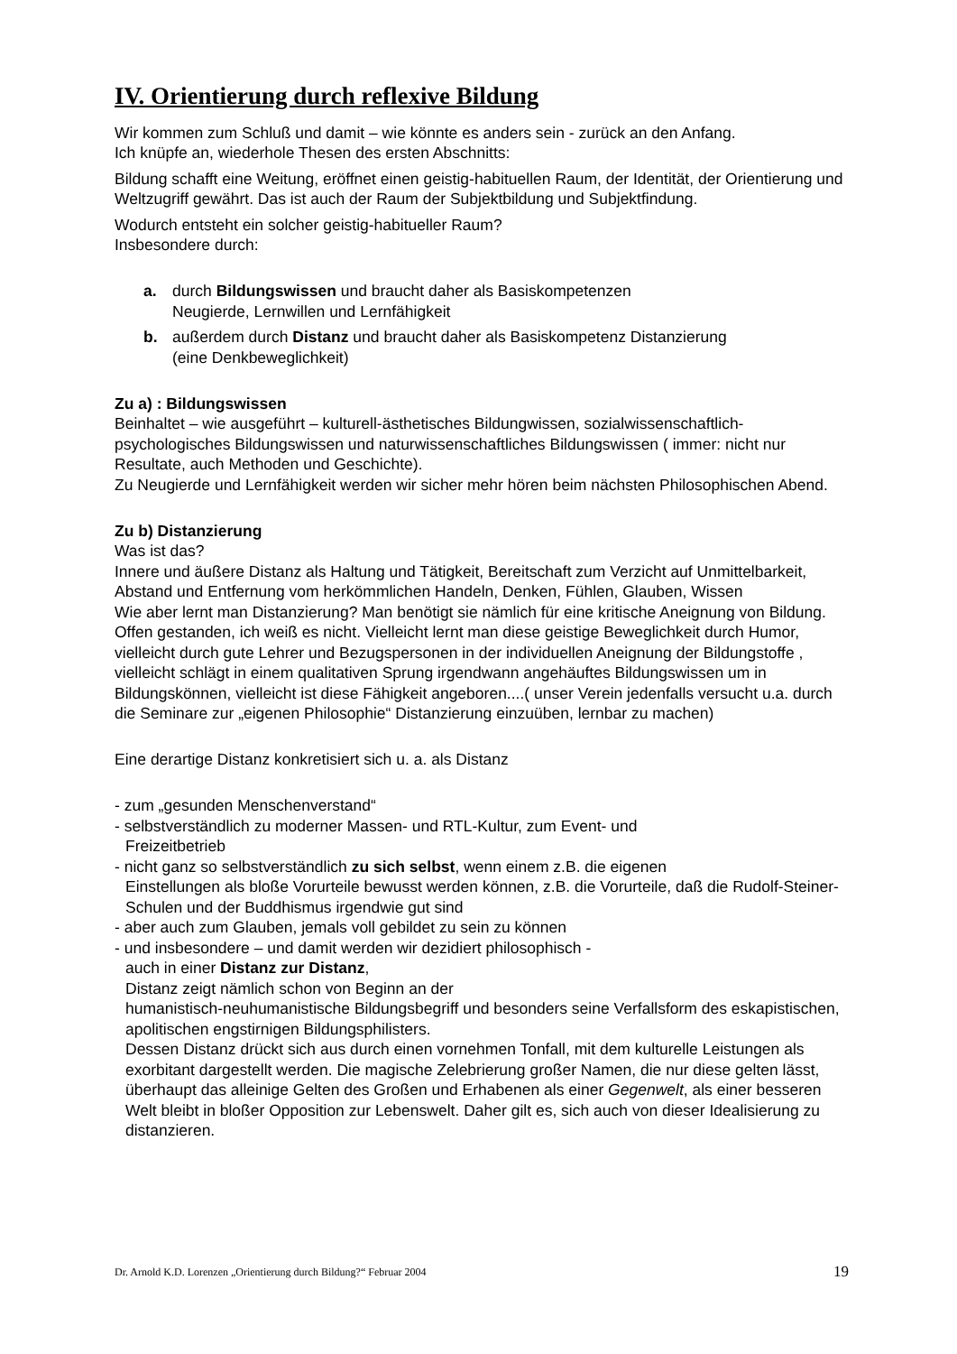IV. Orientierung durch reflexive Bildung
Wir kommen zum Schluß und damit – wie könnte es anders sein - zurück an den Anfang.
Ich knüpfe an, wiederhole Thesen des ersten Abschnitts:
Bildung schafft eine Weitung, eröffnet einen geistig-habituellen Raum, der Identität, der Orientierung und Weltzugriff gewährt. Das ist auch der Raum der Subjektbildung und Subjektfindung.
Wodurch entsteht ein solcher geistig-habitueller Raum?
Insbesondere durch:
a. durch Bildungswissen und braucht daher als Basiskompetenzen
Neugierde, Lernwillen und Lernfähigkeit
b. außerdem durch Distanz und braucht daher als Basiskompetenz Distanzierung
(eine Denkbeweglichkeit)
Zu a) : Bildungswissen
Beinhaltet – wie ausgeführt – kulturell-ästhetisches Bildungwissen, sozialwissenschaftlich-psychologisches Bildungswissen und naturwissenschaftliches Bildungswissen ( immer: nicht nur Resultate, auch Methoden und Geschichte).
Zu Neugierde und Lernfähigkeit werden wir sicher mehr hören beim nächsten Philosophischen Abend.
Zu b) Distanzierung
Was ist das?
Innere und äußere Distanz als Haltung und Tätigkeit, Bereitschaft zum Verzicht auf Unmittelbarkeit, Abstand und Entfernung vom herkömmlichen Handeln, Denken, Fühlen, Glauben, Wissen
Wie aber lernt man Distanzierung? Man benötigt sie nämlich für eine kritische Aneignung von Bildung.
Offen gestanden, ich weiß es nicht. Vielleicht lernt man diese geistige Beweglichkeit durch Humor, vielleicht durch gute Lehrer und Bezugspersonen in der individuellen Aneignung der Bildungstoffe , vielleicht schlägt in einem qualitativen Sprung irgendwann angehäuftes Bildungswissen um in Bildungskönnen, vielleicht ist diese Fähigkeit angeboren....( unser Verein jedenfalls versucht u.a. durch die Seminare zur „eigenen Philosophie“ Distanzierung einzuüben, lernbar zu machen)
Eine derartige Distanz konkretisiert sich u. a. als Distanz
- zum „gesunden Menschenverstand“
- selbstverständlich zu moderner Massen- und RTL-Kultur, zum Event- und
Freizeitbetrieb
- nicht ganz so selbstverständlich zu sich selbst, wenn einem z.B. die eigenen
Einstellungen als bloße Vorurteile bewusst werden können, z.B. die Vorurteile, daß die Rudolf-Steiner-Schulen und der Buddhismus irgendwie gut sind
- aber auch zum Glauben, jemals voll gebildet zu sein zu können
- und insbesondere – und damit werden wir dezidiert philosophisch -
auch in einer Distanz zur Distanz,
Distanz zeigt nämlich schon von Beginn an der
humanistisch-neuhumanistische Bildungsbegriff und besonders seine Verfallsform des eskapistischen, apolitischen engstirnigen Bildungsphilisters.
Dessen Distanz drückt sich aus durch einen vornehmen Tonfall, mit dem kulturelle Leistungen als exorbitant dargestellt werden. Die magische Zelebrierung großer Namen, die nur diese gelten lässt, überhaupt das alleinige Gelten des Großen und Erhabenen als einer Gegenwelt, als einer besseren Welt bleibt in bloßer Opposition zur Lebenswelt. Daher gilt es, sich auch von dieser Idealisierung zu distanzieren.
Dr. Arnold K.D. Lorenzen „Orientierung durch Bildung?“ Februar 2004 19